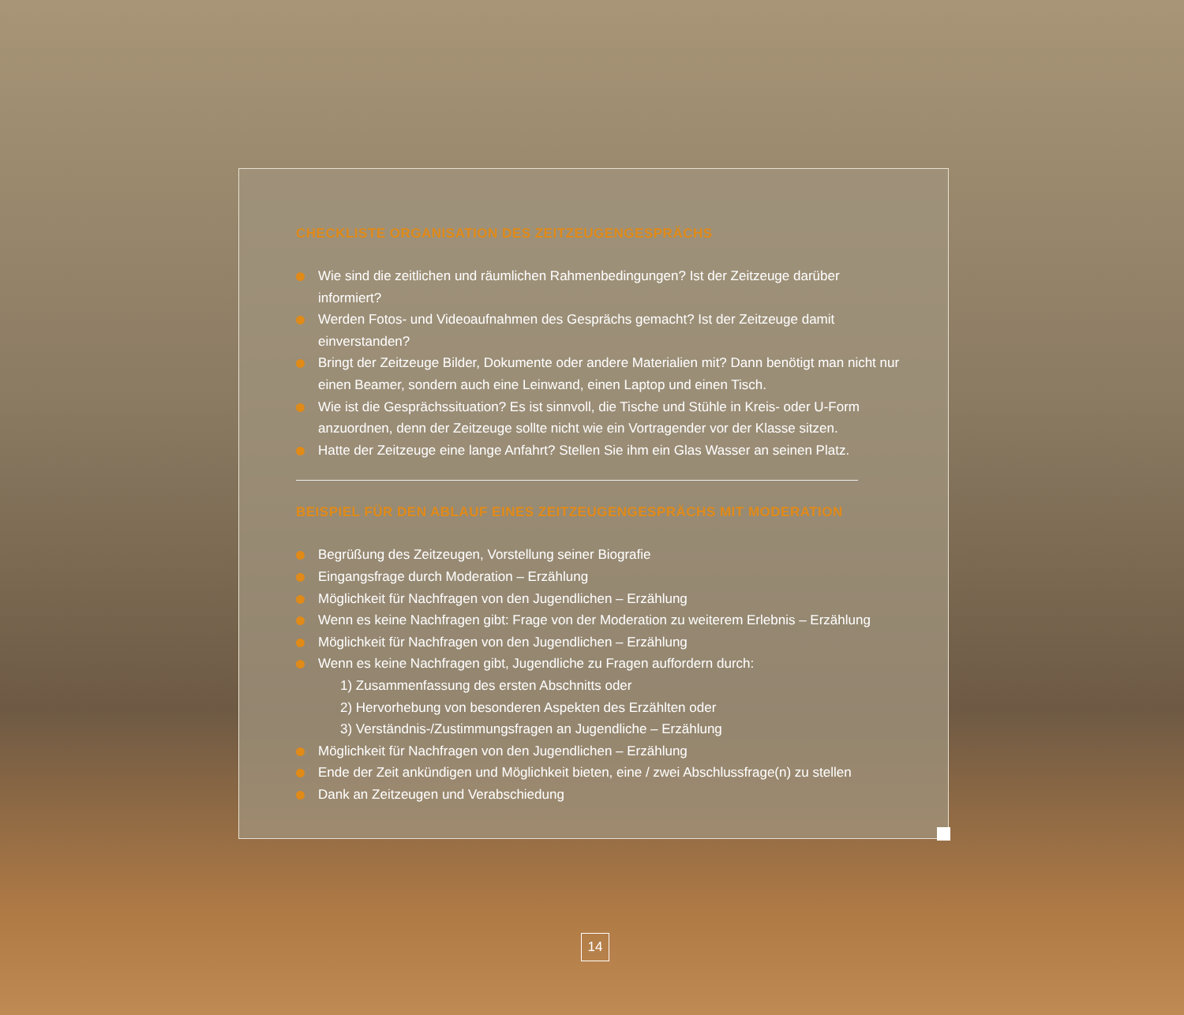CHECKLISTE ORGANISATION DES ZEITZEUGENGESPRÄCHS
Wie sind die zeitlichen und räumlichen Rahmenbedingungen? Ist der Zeitzeuge darüber informiert?
Werden Fotos- und Videoaufnahmen des Gesprächs gemacht? Ist der Zeitzeuge damit einverstanden?
Bringt der Zeitzeuge Bilder, Dokumente oder andere Materialien mit? Dann benötigt man nicht nur einen Beamer, sondern auch eine Leinwand, einen Laptop und einen Tisch.
Wie ist die Gesprächssituation? Es ist sinnvoll, die Tische und Stühle in Kreis- oder U-Form anzuordnen, denn der Zeitzeuge sollte nicht wie ein Vortragender vor der Klasse sitzen.
Hatte der Zeitzeuge eine lange Anfahrt? Stellen Sie ihm ein Glas Wasser an seinen Platz.
BEISPIEL FÜR DEN ABLAUF EINES ZEITZEUGENGESPRÄCHS MIT MODERATION
Begrüßung des Zeitzeugen, Vorstellung seiner Biografie
Eingangsfrage durch Moderation – Erzählung
Möglichkeit für Nachfragen von den Jugendlichen – Erzählung
Wenn es keine Nachfragen gibt: Frage von der Moderation zu weiterem Erlebnis – Erzählung
Möglichkeit für Nachfragen von den Jugendlichen – Erzählung
Wenn es keine Nachfragen gibt, Jugendliche zu Fragen auffordern durch:
1) Zusammenfassung des ersten Abschnitts oder
2) Hervorhebung von besonderen Aspekten des Erzählten oder
3) Verständnis-/Zustimmungsfragen an Jugendliche – Erzählung
Möglichkeit für Nachfragen von den Jugendlichen – Erzählung
Ende der Zeit ankündigen und Möglichkeit bieten, eine / zwei Abschlussfrage(n) zu stellen
Dank an Zeitzeugen und Verabschiedung
14